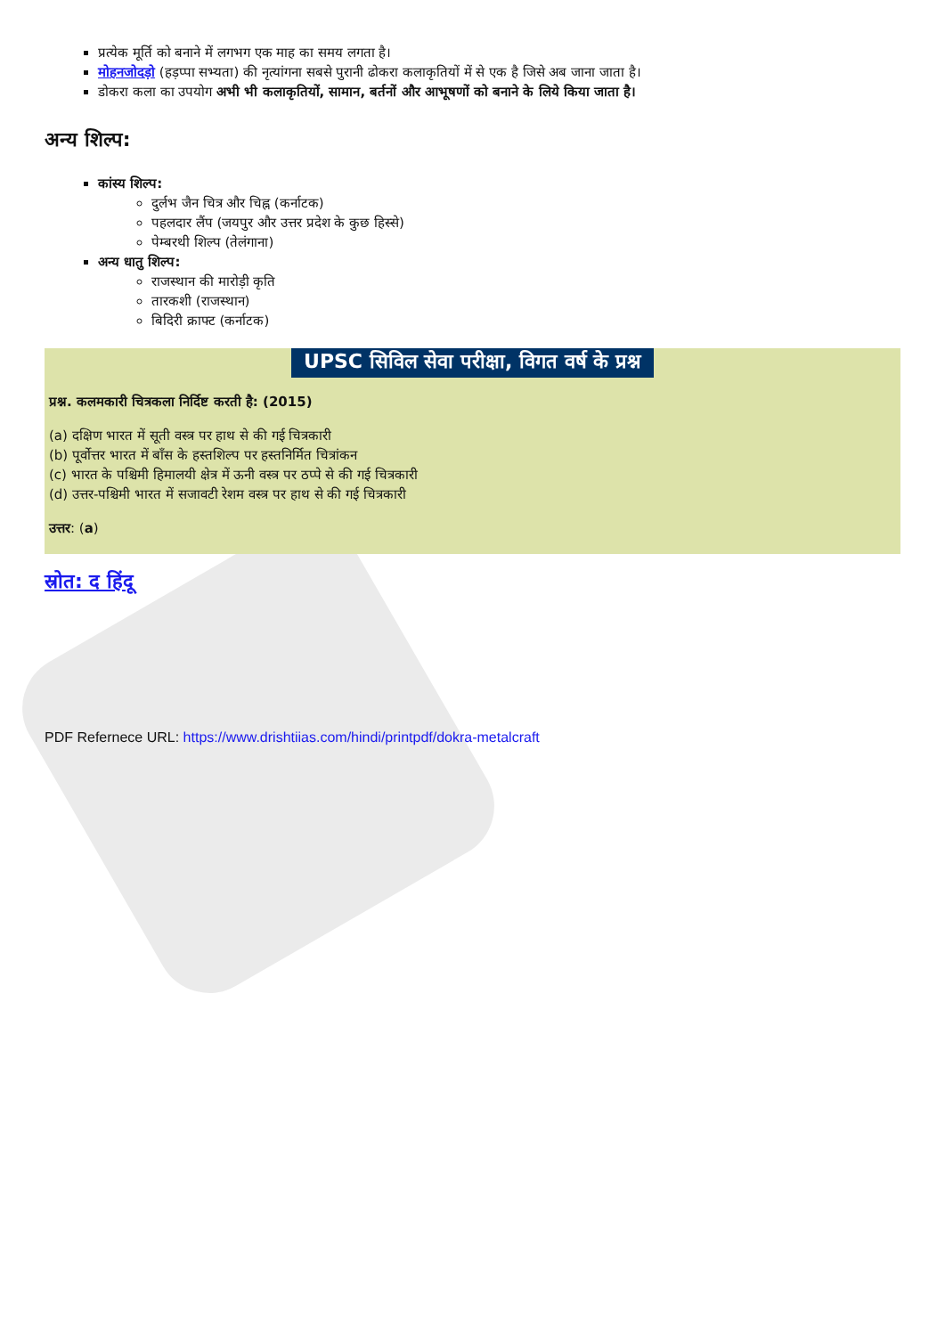प्रत्येक मूर्ति को बनाने में लगभग एक माह का समय लगता है।
मोहनजोदड़ो (हड़प्पा सभ्यता) की नृत्यांगना सबसे पुरानी ढोकरा कलाकृतियों में से एक है जिसे अब जाना जाता है।
डोकरा कला का उपयोग अभी भी कलाकृतियों, सामान, बर्तनों और आभूषणों को बनाने के लिये किया जाता है।
अन्य शिल्प:
कांस्य शिल्प:
दुर्लभ जैन चित्र और चिह्न (कर्नाटक)
पहलदार लैंप (जयपुर और उत्तर प्रदेश के कुछ हिस्से)
पेम्बरथी शिल्प (तेलंगाना)
अन्य धातु शिल्प:
राजस्थान की मारोड़ी कृति
तारकशी (राजस्थान)
बिदिरी क्राफ्ट (कर्नाटक)
UPSC सिविल सेवा परीक्षा, विगत वर्ष के प्रश्न
प्रश्न. कलमकारी चित्रकला निर्दिष्ट करती है: (2015)
(a) दक्षिण भारत में सूती वस्त्र पर हाथ से की गई चित्रकारी
(b) पूर्वोत्तर भारत में बाँस के हस्तशिल्प पर हस्तनिर्मित चित्रांकन
(c) भारत के पश्चिमी हिमालयी क्षेत्र में ऊनी वस्त्र पर ठप्पे से की गई चित्रकारी
(d) उत्तर-पश्चिमी भारत में सजावटी रेशम वस्त्र पर हाथ से की गई चित्रकारी
उत्तर: (a)
स्रोत: द हिंदू
PDF Refernece URL: https://www.drishtiias.com/hindi/printpdf/dokra-metalcraft